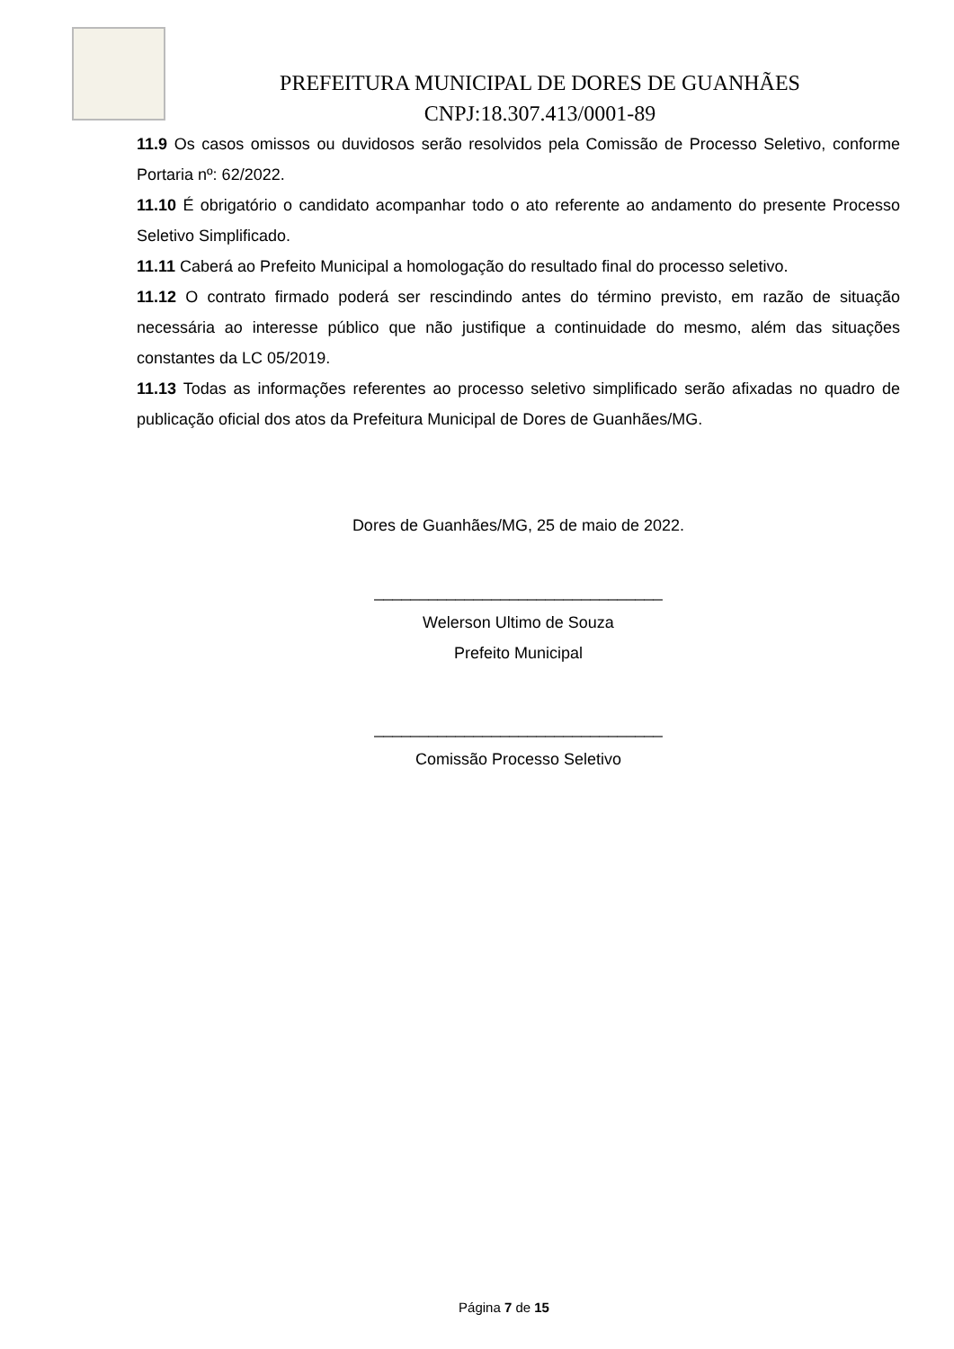PREFEITURA MUNICIPAL DE DORES DE GUANHÃES
CNPJ:18.307.413/0001-89
11.9 Os casos omissos ou duvidosos serão resolvidos pela Comissão de Processo Seletivo, conforme Portaria nº: 62/2022.
11.10 É obrigatório o candidato acompanhar todo o ato referente ao andamento do presente Processo Seletivo Simplificado.
11.11 Caberá ao Prefeito Municipal a homologação do resultado final do processo seletivo.
11.12 O contrato firmado poderá ser rescindindo antes do término previsto, em razão de situação necessária ao interesse público que não justifique a continuidade do mesmo, além das situações constantes da LC 05/2019.
11.13 Todas as informações referentes ao processo seletivo simplificado serão afixadas no quadro de publicação oficial dos atos da Prefeitura Municipal de Dores de Guanhães/MG.
Dores de Guanhães/MG, 25 de maio de 2022.
________________________________
Welerson Ultimo de Souza
Prefeito Municipal
________________________________
Comissão Processo Seletivo
Página 7 de 15